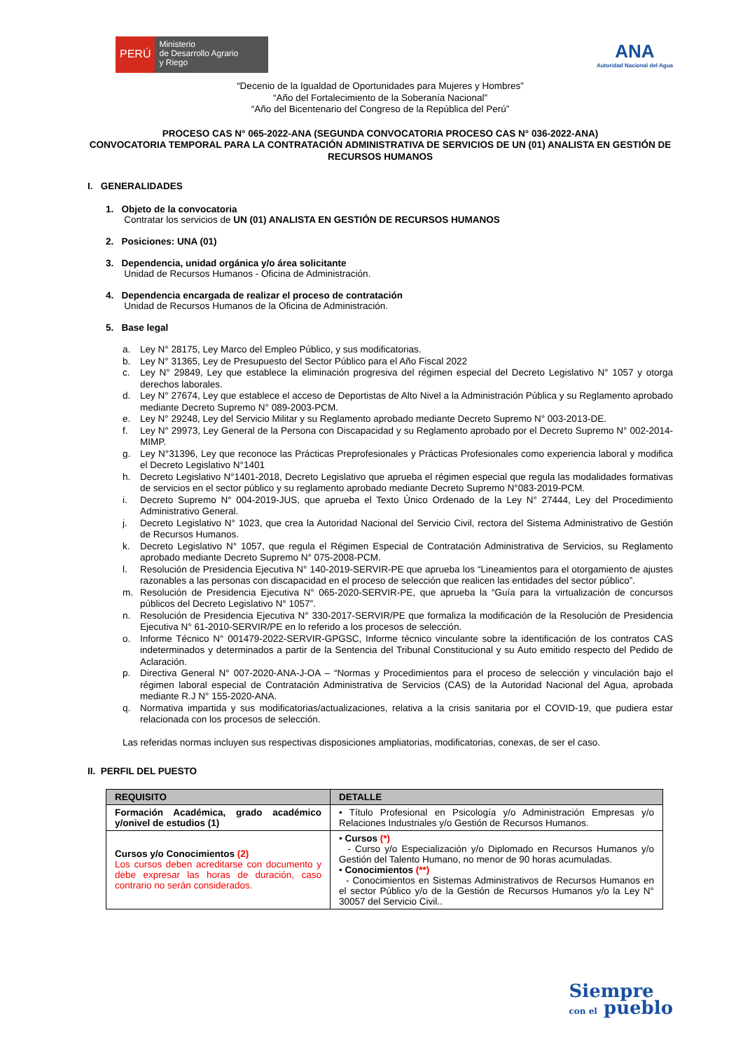PERÚ
Ministerio
de Desarrollo Agrario
y Riego
ANA
Autoridad Nacional del Agua
“Decenio de la Igualdad de Oportunidades para Mujeres y Hombres”
“Año del Fortalecimiento de la Soberanía Nacional”
“Año del Bicentenario del Congreso de la República del Perú”
PROCESO CAS N° 065-2022-ANA (SEGUNDA CONVOCATORIA PROCESO CAS N° 036-2022-ANA)
CONVOCATORIA TEMPORAL PARA LA CONTRATACIÓN ADMINISTRATIVA DE SERVICIOS DE UN (01) ANALISTA EN GESTIÓN DE RECURSOS HUMANOS
I. GENERALIDADES
1. Objeto de la convocatoria
Contratar los servicios de UN (01) ANALISTA EN GESTIÓN DE RECURSOS HUMANOS
2. Posiciones: UNA (01)
3. Dependencia, unidad orgánica y/o área solicitante
Unidad de Recursos Humanos - Oficina de Administración.
4. Dependencia encargada de realizar el proceso de contratación
Unidad de Recursos Humanos de la Oficina de Administración.
5. Base legal
a. Ley N° 28175, Ley Marco del Empleo Público, y sus modificatorias.
b. Ley N° 31365, Ley de Presupuesto del Sector Público para el Año Fiscal 2022
c. Ley N° 29849, Ley que establece la eliminación progresiva del régimen especial del Decreto Legislativo N° 1057 y otorga derechos laborales.
d. Ley N° 27674, Ley que establece el acceso de Deportistas de Alto Nivel a la Administración Pública y su Reglamento aprobado mediante Decreto Supremo N° 089-2003-PCM.
e. Ley N° 29248, Ley del Servicio Militar y su Reglamento aprobado mediante Decreto Supremo N° 003-2013-DE.
f. Ley N° 29973, Ley General de la Persona con Discapacidad y su Reglamento aprobado por el Decreto Supremo N° 002-2014-MIMP.
g. Ley N°31396, Ley que reconoce las Prácticas Preprofesionales y Prácticas Profesionales como experiencia laboral y modifica el Decreto Legislativo N°1401
h. Decreto Legislativo N°1401-2018, Decreto Legislativo que aprueba el régimen especial que regula las modalidades formativas de servicios en el sector público y su reglamento aprobado mediante Decreto Supremo N°083-2019-PCM.
i. Decreto Supremo N° 004-2019-JUS, que aprueba el Texto Único Ordenado de la Ley N° 27444, Ley del Procedimiento Administrativo General.
j. Decreto Legislativo N° 1023, que crea la Autoridad Nacional del Servicio Civil, rectora del Sistema Administrativo de Gestión de Recursos Humanos.
k. Decreto Legislativo N° 1057, que regula el Régimen Especial de Contratación Administrativa de Servicios, su Reglamento aprobado mediante Decreto Supremo N° 075-2008-PCM.
l. Resolución de Presidencia Ejecutiva N° 140-2019-SERVIR-PE que aprueba los “Lineamientos para el otorgamiento de ajustes razonables a las personas con discapacidad en el proceso de selección que realicen las entidades del sector público”.
m. Resolución de Presidencia Ejecutiva N° 065-2020-SERVIR-PE, que aprueba la “Guía para la virtualización de concursos públicos del Decreto Legislativo N° 1057”.
n. Resolución de Presidencia Ejecutiva N° 330-2017-SERVIR/PE que formaliza la modificación de la Resolución de Presidencia Ejecutiva N° 61-2010-SERVIR/PE en lo referido a los procesos de selección.
o. Informe Técnico N° 001479-2022-SERVIR-GPGSC, Informe técnico vinculante sobre la identificación de los contratos CAS indeterminados y determinados a partir de la Sentencia del Tribunal Constitucional y su Auto emitido respecto del Pedido de Aclaración.
p. Directiva General N° 007-2020-ANA-J-OA – “Normas y Procedimientos para el proceso de selección y vinculación bajo el régimen laboral especial de Contratación Administrativa de Servicios (CAS) de la Autoridad Nacional del Agua, aprobada mediante R.J N° 155-2020-ANA.
q. Normativa impartida y sus modificatorias/actualizaciones, relativa a la crisis sanitaria por el COVID-19, que pudiera estar relacionada con los procesos de selección.
Las referidas normas incluyen sus respectivas disposiciones ampliatorias, modificatorias, conexas, de ser el caso.
II. PERFIL DEL PUESTO
| REQUISITO | DETALLE |
| --- | --- |
| Formación Académica, grado académico y/onivel de estudios (1) | • Título Profesional en Psicología y/o Administración Empresas y/o Relaciones Industriales y/o Gestión de Recursos Humanos. |
| Cursos y/o Conocimientos (2) Los cursos deben acreditarse con documento y debe expresar las horas de duración, caso contrario no serán considerados. | • Cursos (*) - Curso y/o Especialización y/o Diplomado en Recursos Humanos y/o Gestión del Talento Humano, no menor de 90 horas acumuladas. • Conocimientos (**) - Conocimientos en Sistemas Administrativos de Recursos Humanos en el sector Público y/o de la Gestión de Recursos Humanos y/o la Ley N° 30057 del Servicio Civil.. |
Siempre
con el pueblo